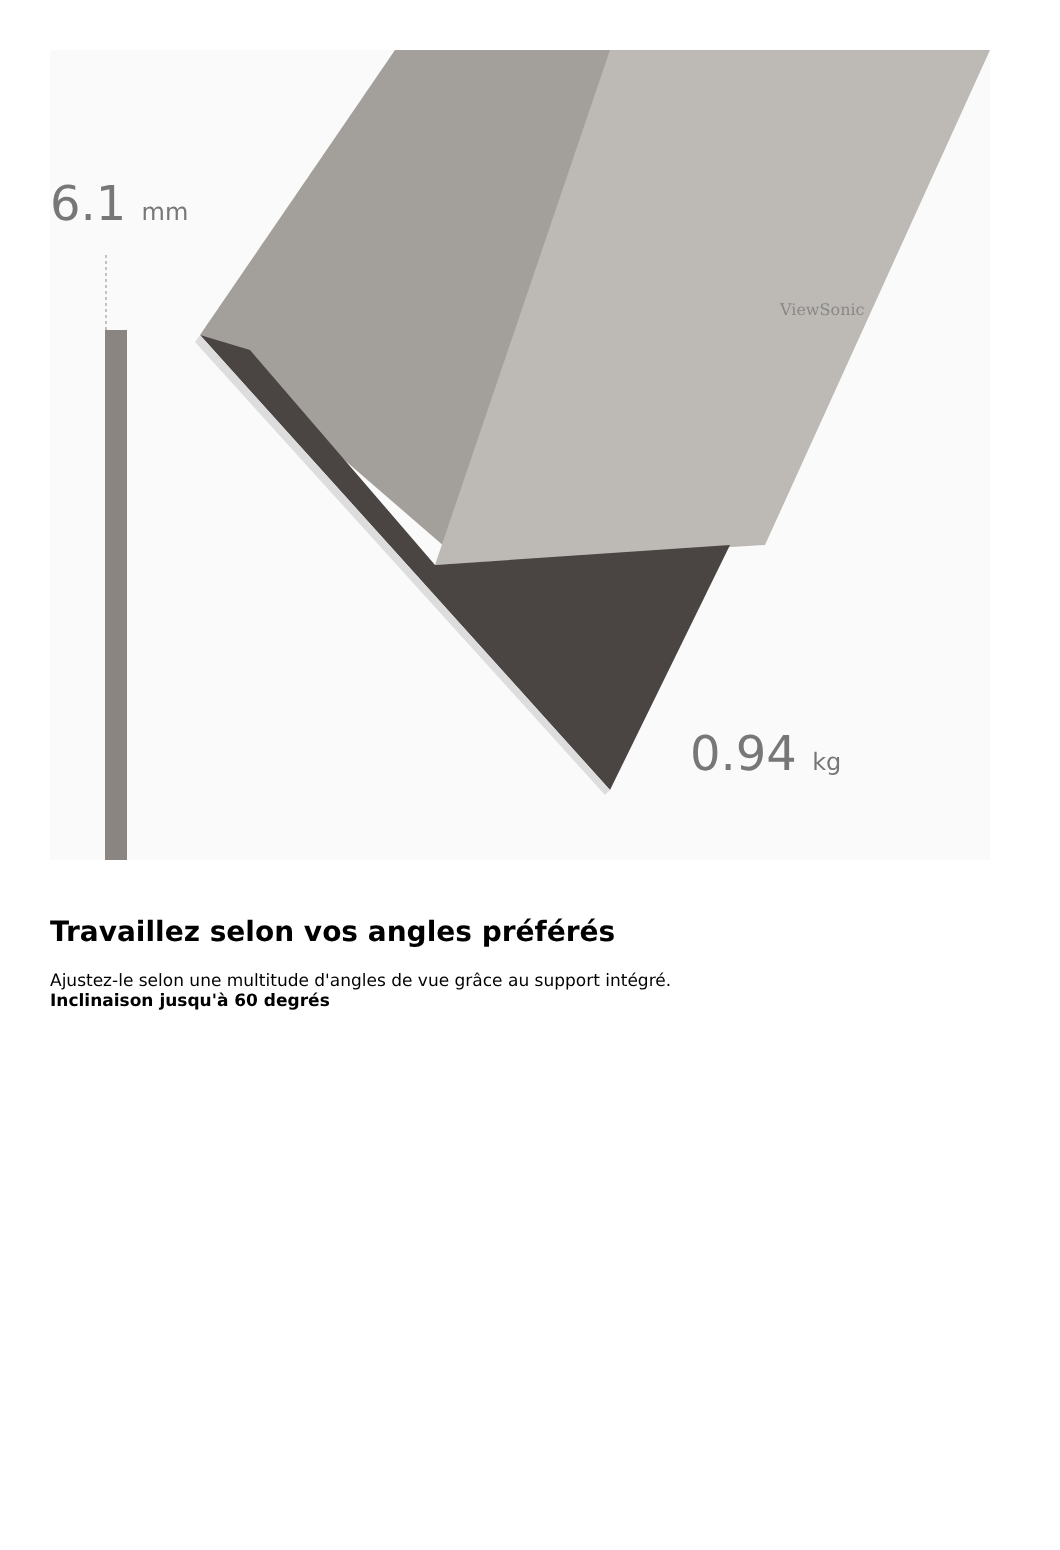6.1 mm
0.94 kg
ViewSonic
Travaillez selon vos angles préférés
Ajustez-le selon une multitude d'angles de vue grâce au support intégré.
Inclinaison jusqu'à 60 degrés